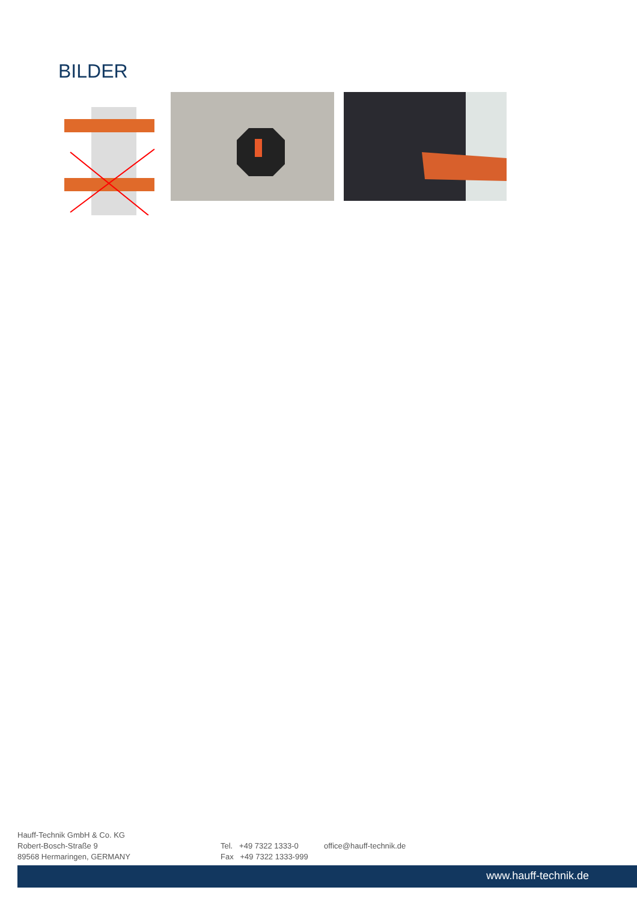BILDER
Hauff-Technik GmbH & Co. KG
Robert-Bosch-Straße 9
89568 Hermaringen, GERMANY
Tel. +49 7322 1333-0
Fax +49 7322 1333-999
office@hauff-technik.de
www.hauff-technik.de